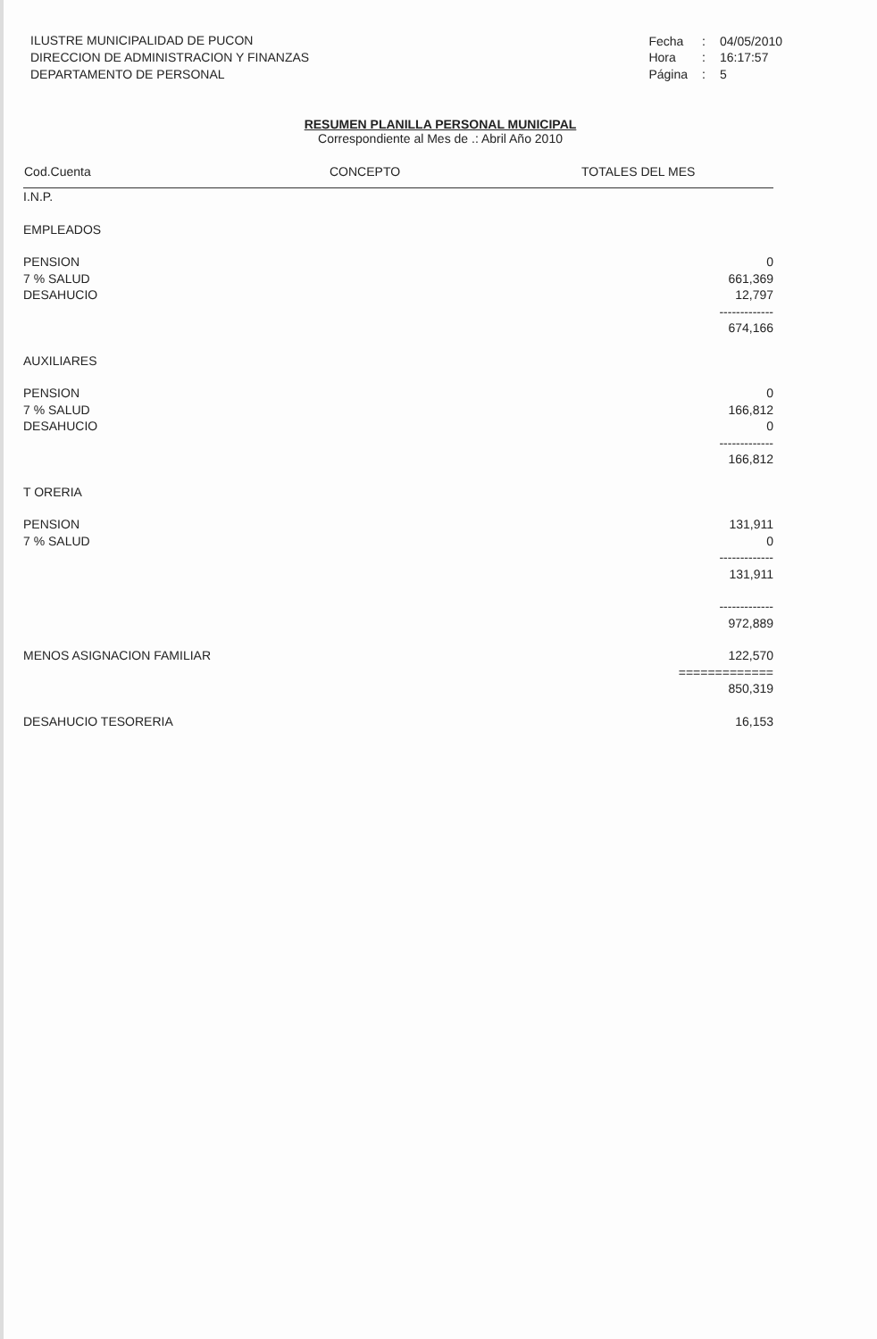ILUSTRE MUNICIPALIDAD DE PUCON
DIRECCION DE ADMINISTRACION Y FINANZAS
DEPARTAMENTO DE PERSONAL
| Fecha | : | 04/05/2010 |
| Hora | : | 16:17:57 |
| Página | : | 5 |
RESUMEN PLANILLA PERSONAL MUNICIPAL
Correspondiente al Mes de .: Abril Año 2010
| Cod.Cuenta | CONCEPTO | TOTALES DEL MES |
| --- | --- | --- |
| I.N.P. | | |
| EMPLEADOS | | |
| PENSION | | 0 |
| 7 % SALUD | | 661,369 |
| DESAHUCIO | | 12,797 |
| | | ------------- |
| | | 674,166 |
| AUXILIARES | | |
| PENSION | | 0 |
| 7 % SALUD | | 166,812 |
| DESAHUCIO | | 0 |
| | | ------------- |
| | | 166,812 |
| T ORERIA | | |
| PENSION | | 131,911 |
| 7 % SALUD | | 0 |
| | | ------------- |
| | | 131,911 |
| | | ------------- |
| | | 972,889 |
| MENOS ASIGNACION FAMILIAR | | 122,570 |
| | | ============= |
| | | 850,319 |
| DESAHUCIO TESORERIA | | 16,153 |